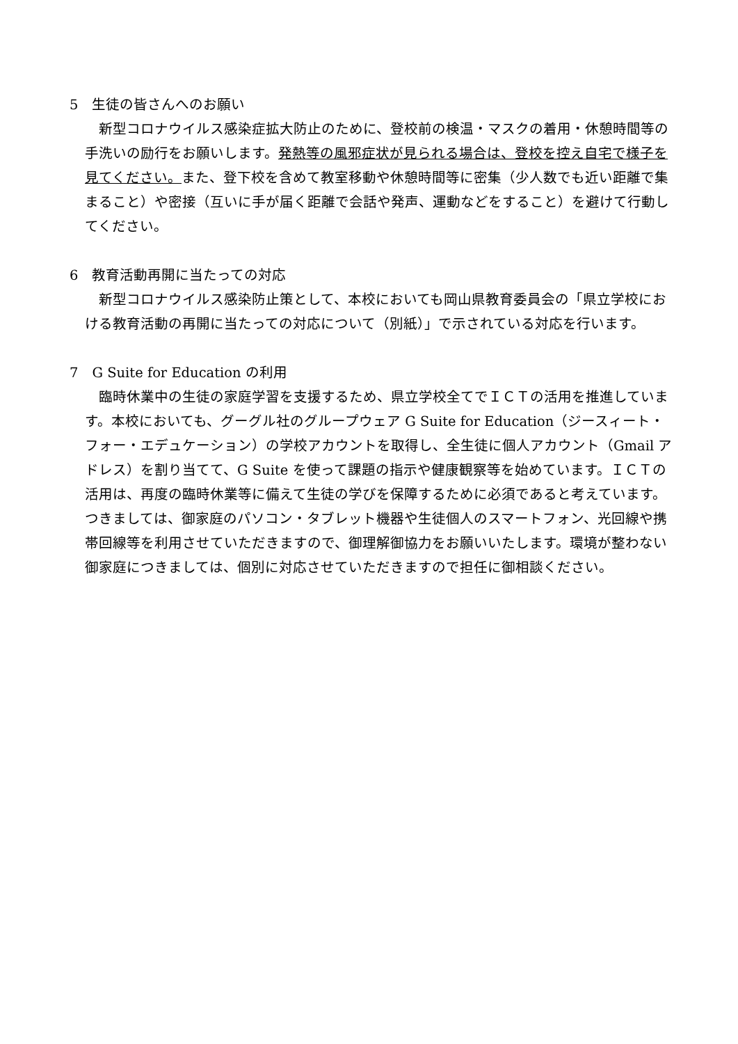5　生徒の皆さんへのお願い
新型コロナウイルス感染症拡大防止のために、登校前の検温・マスクの着用・休憩時間等の手洗いの励行をお願いします。発熱等の風邪症状が見られる場合は、登校を控え自宅で様子を見てください。また、登下校を含めて教室移動や休憩時間等に密集（少人数でも近い距離で集まること）や密接（互いに手が届く距離で会話や発声、運動などをすること）を避けて行動してください。
6　教育活動再開に当たっての対応
新型コロナウイルス感染防止策として、本校においても岡山県教育委員会の「県立学校における教育活動の再開に当たっての対応について（別紙）」で示されている対応を行います。
7　G Suite for Education の利用
臨時休業中の生徒の家庭学習を支援するため、県立学校全てでＩＣＴの活用を推進しています。本校においても、グーグル社のグループウェア G Suite for Education（ジースィート・フォー・エデュケーション）の学校アカウントを取得し、全生徒に個人アカウント（Gmail アドレス）を割り当てて、G Suite を使って課題の指示や健康観察等を始めています。ＩＣＴの活用は、再度の臨時休業等に備えて生徒の学びを保障するために必須であると考えています。つきましては、御家庭のパソコン・タブレット機器や生徒個人のスマートフォン、光回線や携帯回線等を利用させていただきますので、御理解御協力をお願いいたします。環境が整わない御家庭につきましては、個別に対応させていただきますので担任に御相談ください。